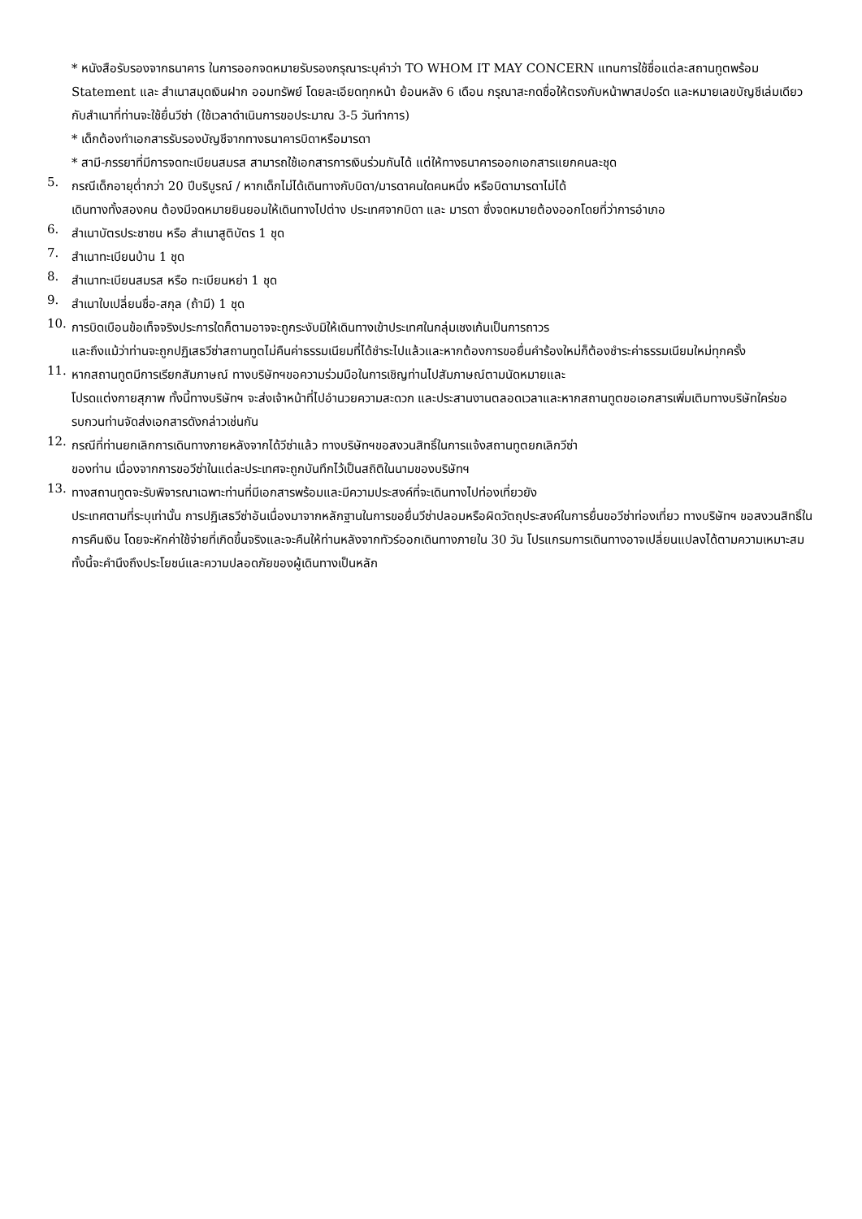* หนังสือรับรองจากธนาคาร ในการออกจดหมายรับรองกรุณาระบุคำว่า TO WHOM IT MAY CONCERN แทนการใช้ชื่อแต่ละสถานทูตพร้อม Statement และ สำเนาสมุดเงินฝาก ออมทรัพย์ โดยละเอียดทุกหน้า ย้อนหลัง 6 เดือน กรุณาสะกดชื่อให้ตรงกับหน้าพาสปอร์ต และหมายเลขบัญชีเล่มเดียวกับสำเนาที่ท่านจะใช้ยื่นวีซ่า (ใช้เวลาดำเนินการขอประมาณ 3-5 วันทำการ)
* เด็กต้องทำเอกสารรับรองบัญชีจากทางธนาคารบิดาหรือมารดา
* สามี-ภรรยาที่มีการจดทะเบียนสมรส สามารถใช้เอกสารการเงินร่วมกันได้ แต่ให้ทางธนาคารออกเอกสารแยกคนละชุด
5.
กรณีเด็กอายุต่ำกว่า 20 ปีบริบูรณ์ / หากเด็กไม่ได้เดินทางกับบิดา/มารดาคนใดคนหนึ่ง หรือบิดามารดาไม่ได้
เดินทางทั้งสองคน ต้องมีจดหมายยินยอมให้เดินทางไปต่าง ประเทศจากบิดา และ มารดา ซึ่งจดหมายต้องออกโดยที่ว่าการอำเภอ
6.
สำเนาบัตรประชาชน หรือ สำเนาสูติบัตร 1 ชุด
7.
สำเนาทะเบียนบ้าน 1 ชุด
8.
สำเนาทะเบียนสมรส หรือ ทะเบียนหย่า 1 ชุด
9.
สำเนาใบเปลี่ยนชื่อ-สกุล (ถ้ามี) 1 ชุด
10.
การบิดเบือนข้อเท็จจริงประการใดก็ตามอาจจะถูกระงับมิให้เดินทางเข้าประเทศในกลุ่มเชงเก้นเป็นการถาวร
และถึงแม้ว่าท่านจะถูกปฏิเสธวีซ่าสถานทูตไม่คืนค่าธรรมเนียมที่ได้ชำระไปแล้วและหากต้องการขอยื่นคำร้องใหม่ก็ต้องชำระค่าธรรมเนียมใหม่ทุกครั้ง
11.
หากสถานทูตมีการเรียกสัมภาษณ์ ทางบริษัทฯขอความร่วมมือในการเชิญท่านไปสัมภาษณ์ตามนัดหมายและ
โปรดแต่งกายสุภาพ ทั้งนี้ทางบริษัทฯ จะส่งเจ้าหน้าที่ไปอำนวยความสะดวก และประสานงานตลอดเวลาและหากสถานทูตขอเอกสารเพิ่มเติมทางบริษัทใคร่ขอรบกวนท่านจัดส่งเอกสารดังกล่าวเช่นกัน
12.
กรณีที่ท่านยกเลิกการเดินทางภายหลังจากได้วีซ่าแล้ว ทางบริษัทฯขอสงวนสิทธิ์ในการแจ้งสถานทูตยกเลิกวีซ่า
ของท่าน เนื่องจากการขอวีซ่าในแต่ละประเทศจะถูกบันทึกไว้เป็นสถิติในนามของบริษัทฯ
13.
ทางสถานทูตจะรับพิจารณาเฉพาะท่านที่มีเอกสารพร้อมและมีความประสงค์ที่จะเดินทางไปท่องเที่ยวยัง
ประเทศตามที่ระบุเท่านั้น การปฏิเสธวีซ่าอันเนื่องมาจากหลักฐานในการขอยื่นวีซ่าปลอมหรือผิดวัตถุประสงค์ในการยื่นขอวีซ่าท่องเที่ยว ทางบริษัทฯ ขอสงวนสิทธิ์ในการคืนเงิน โดยจะหักค่าใช้จ่ายที่เกิดขึ้นจริงและจะคืนให้ท่านหลังจากทัวร์ออกเดินทางภายใน 30 วัน โปรแกรมการเดินทางอาจเปลี่ยนแปลงได้ตามความเหมาะสม ทั้งนี้จะคำนึงถึงประโยชน์และความปลอดภัยของผู้เดินทางเป็นหลัก